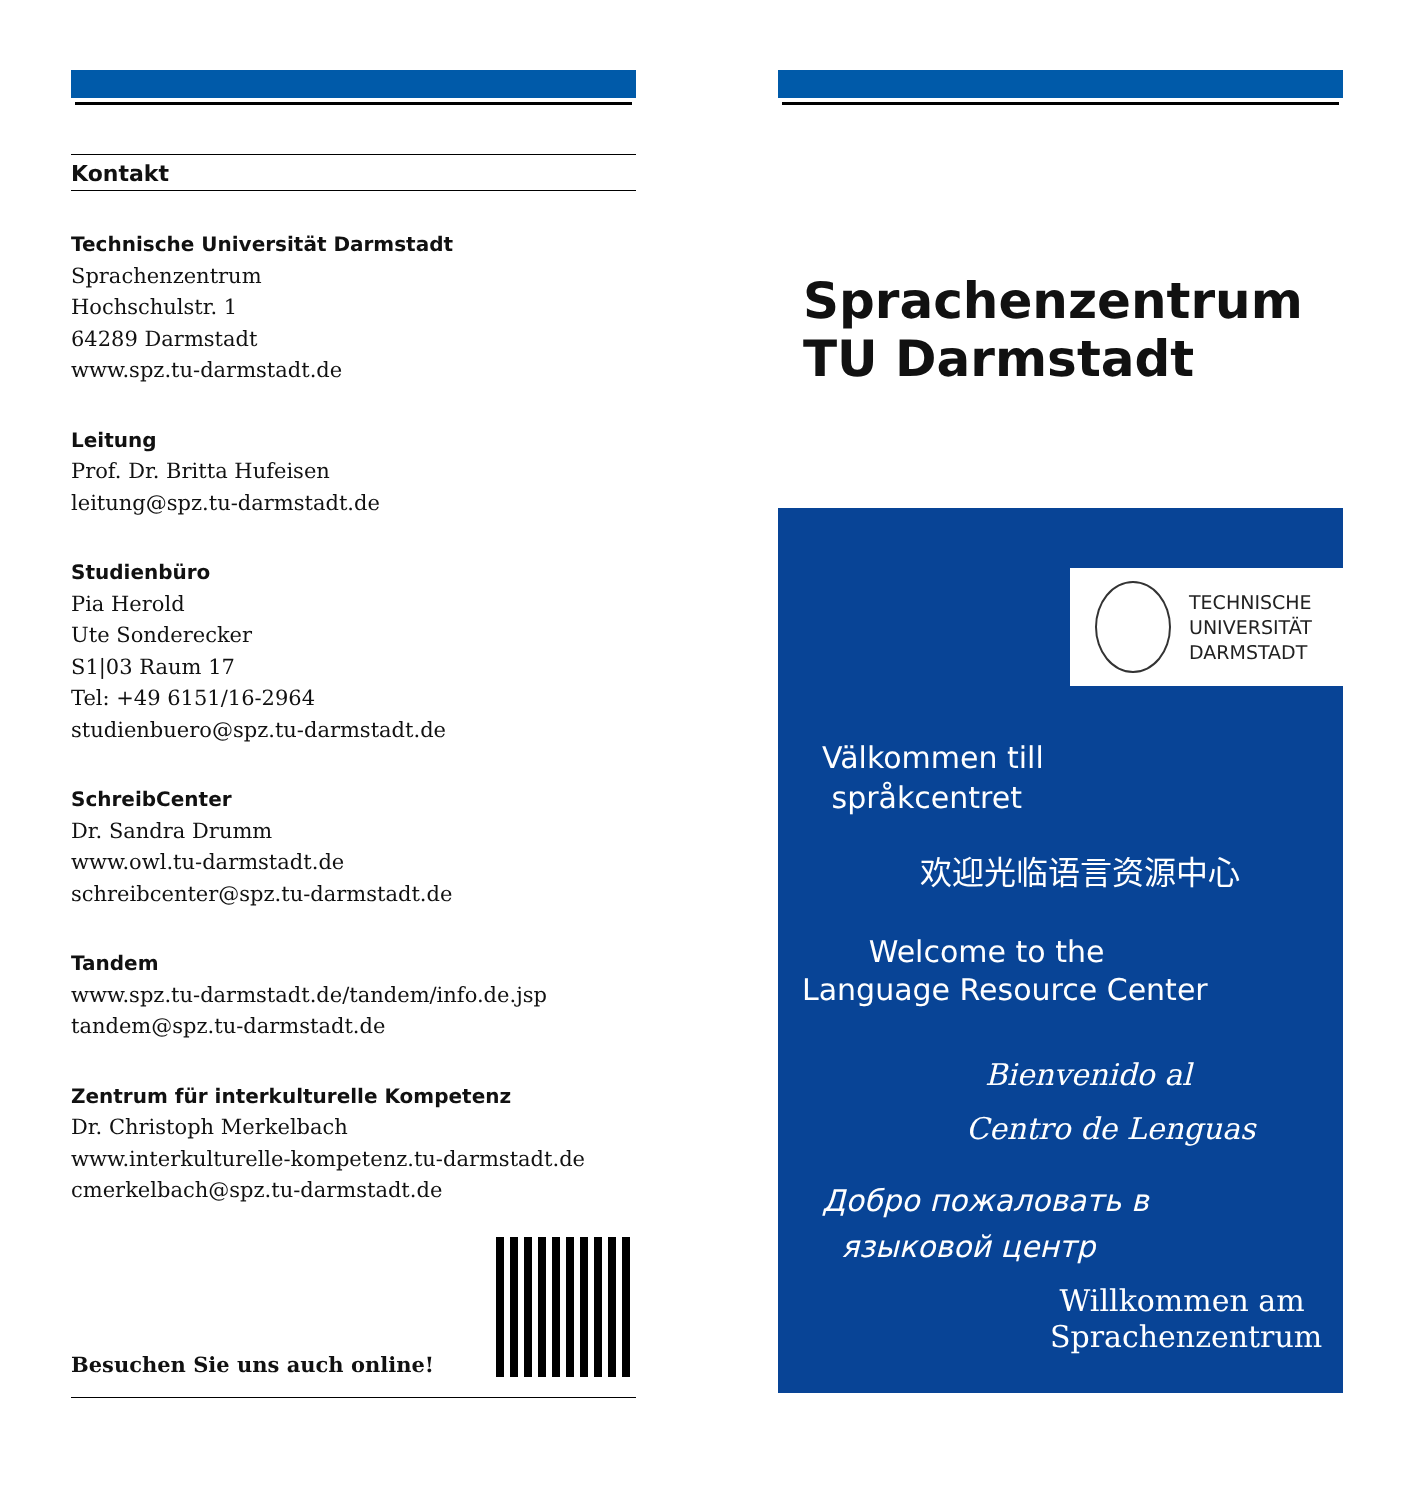Kontakt
Technische Universität Darmstadt
Sprachenzentrum
Hochschulstr. 1
64289 Darmstadt
www.spz.tu-darmstadt.de
Leitung
Prof. Dr. Britta Hufeisen
leitung@spz.tu-darmstadt.de
Studienbüro
Pia Herold
Ute Sonderecker
S1|03 Raum 17
Tel: +49 6151/16-2964
studienbuero@spz.tu-darmstadt.de
SchreibCenter
Dr. Sandra Drumm
www.owl.tu-darmstadt.de
schreibcenter@spz.tu-darmstadt.de
Tandem
www.spz.tu-darmstadt.de/tandem/info.de.jsp
tandem@spz.tu-darmstadt.de
Zentrum für interkulturelle Kompetenz
Dr. Christoph Merkelbach
www.interkulturelle-kompetenz.tu-darmstadt.de
cmerkelbach@spz.tu-darmstadt.de
Besuchen Sie uns auch online!
Sprachenzentrum
TU Darmstadt
TECHNISCHE
UNIVERSITÄT
DARMSTADT
Välkommen till
språkcentret
欢迎光临语言资源中心
Welcome to the
Language Resource Center
Bienvenido al
Centro de Lenguas
Добро пожаловать в
языковой центр
Willkommen am
Sprachenzentrum